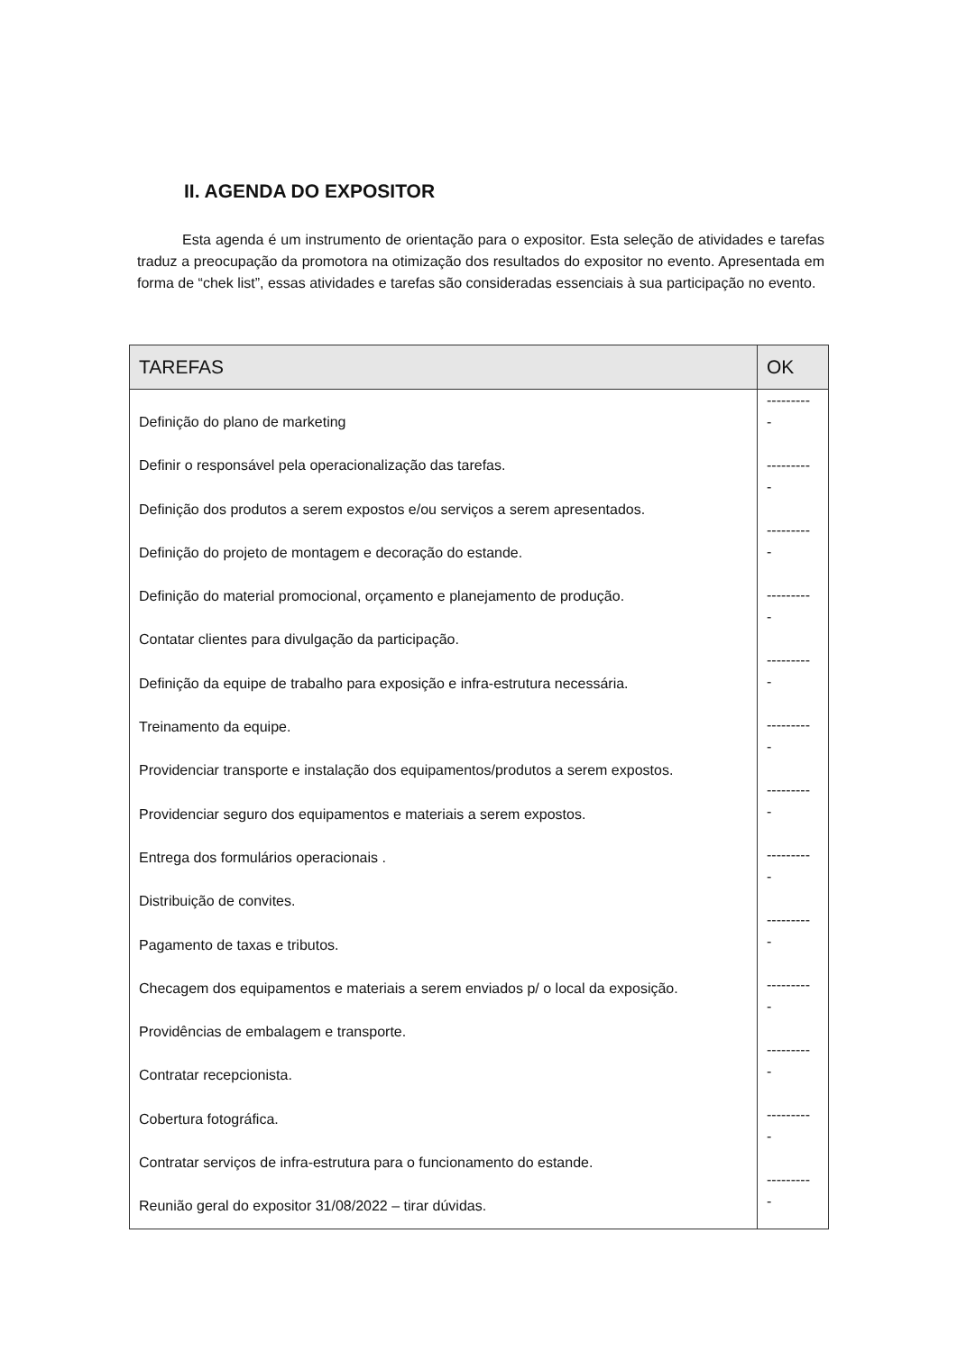II. AGENDA DO EXPOSITOR
Esta agenda é um instrumento de orientação para o expositor. Esta seleção de atividades e tarefas traduz a preocupação da promotora na otimização dos resultados do expositor no evento. Apresentada em forma de “chek list”, essas atividades e tarefas são consideradas essenciais à sua participação no evento.
| TAREFAS | OK |
| --- | --- |
| Definição do plano de marketing Definir o responsável pela operacionalização das tarefas. Definição dos produtos a serem expostos e/ou serviços a serem apresentados. Definição do projeto de montagem e decoração do estande. Definição do material promocional, orçamento e planejamento de produção. Contatar clientes para divulgação da participação. Definição da equipe de trabalho para exposição e infra-estrutura necessária. Treinamento da equipe. Providenciar transporte e instalação dos equipamentos/produtos a serem expostos. Providenciar seguro dos equipamentos e materiais a serem expostos. Entrega dos formulários operacionais . Distribuição de convites. Pagamento de taxas e tributos. Checagem dos equipamentos e materiais a serem enviados p/ o local da exposição. Providências de embalagem e transporte. Contratar recepcionista. Cobertura fotográfica. Contratar serviços de infra-estrutura para o funcionamento do estande. Reunião geral do expositor 31/08/2022 – tirar dúvidas. | --------- - --------- - --------- - --------- - --------- - --------- - --------- - --------- - --------- - --------- - --------- - --------- - --------- - |